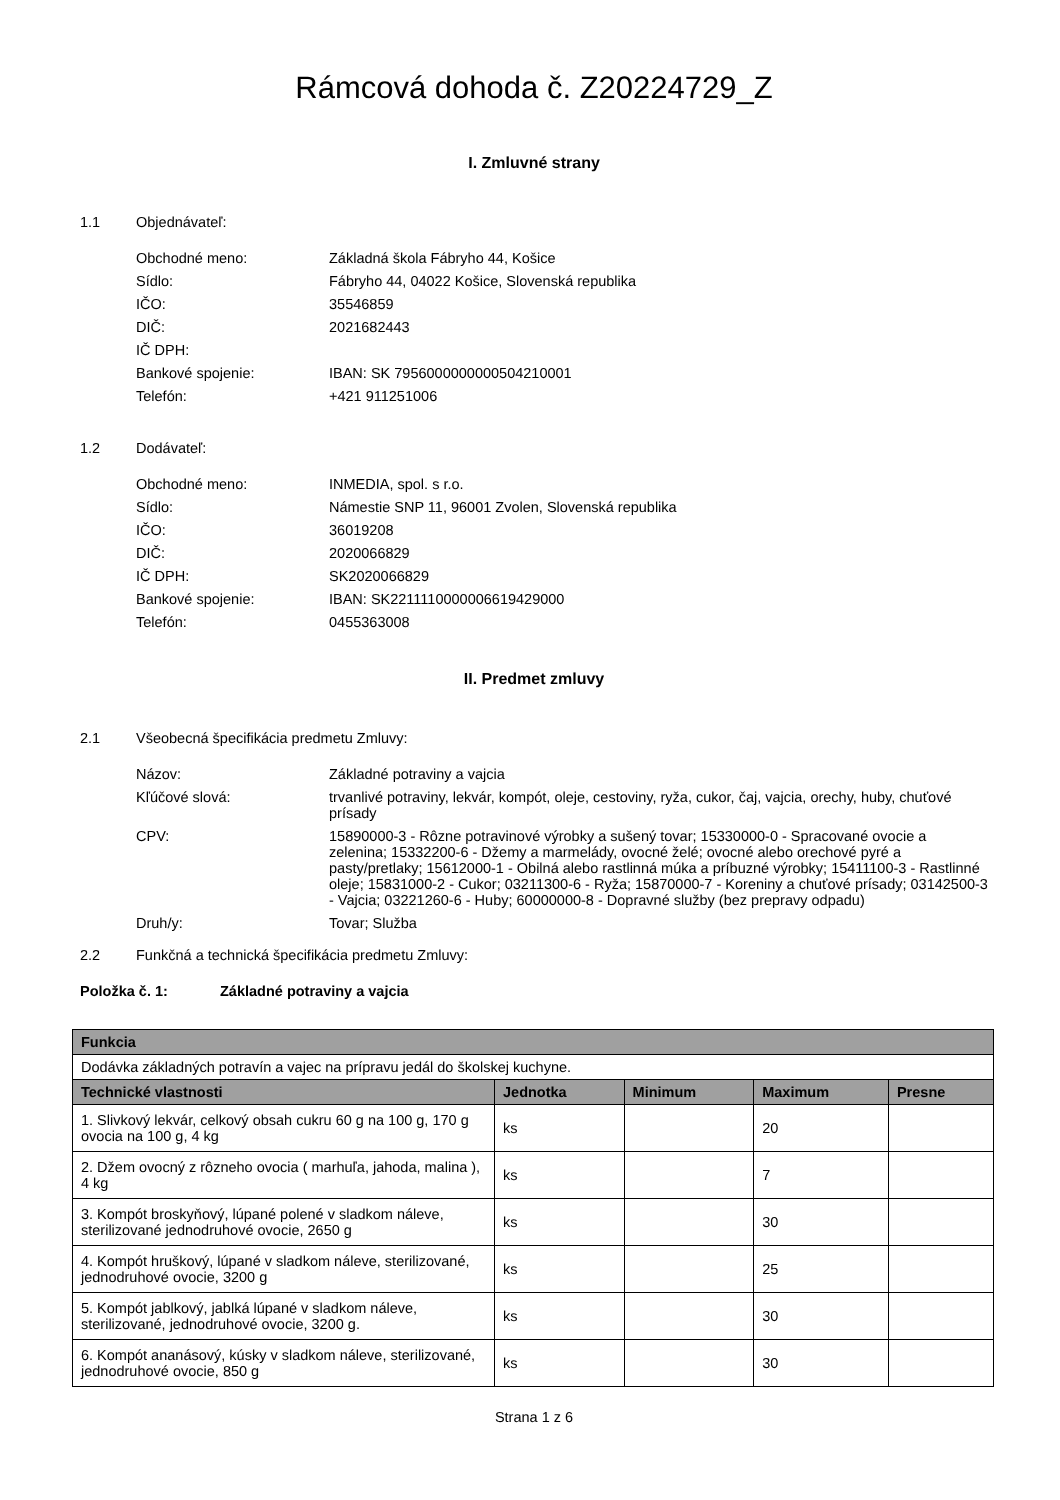Rámcová dohoda č. Z20224729_Z
I. Zmluvné strany
1.1 Objednávateľ:
Obchodné meno: Základná škola Fábryho 44, Košice
Sídlo: Fábryho 44, 04022 Košice, Slovenská republika
IČO: 35546859
DIČ: 2021682443
IČ DPH:
Bankové spojenie: IBAN: SK 7956000000000504210001
Telefón: +421 911251006
1.2 Dodávateľ:
Obchodné meno: INMEDIA, spol. s r.o.
Sídlo: Námestie SNP 11, 96001 Zvolen, Slovenská republika
IČO: 36019208
DIČ: 2020066829
IČ DPH: SK2020066829
Bankové spojenie: IBAN: SK2211110000006619429000
Telefón: 0455363008
II. Predmet zmluvy
2.1 Všeobecná špecifikácia predmetu Zmluvy:
Názov: Základné potraviny a vajcia
Kľúčové slová: trvanlivé potraviny, lekvár, kompót, oleje, cestoviny, ryža, cukor, čaj, vajcia, orechy, huby, chuťové prísady
CPV: 15890000-3 - Rôzne potravinové výrobky a sušený tovar; 15330000-0 - Spracované ovocie a zelenina; 15332200-6 - Džemy a marmelády, ovocné želé; ovocné alebo orechové pyré a pasty/pretlaky; 15612000-1 - Obilná alebo rastlinná múka a príbuzné výrobky; 15411100-3 - Rastlinné oleje; 15831000-2 - Cukor; 03211300-6 - Ryža; 15870000-7 - Koreniny a chuťové prísady; 03142500-3 - Vajcia; 03221260-6 - Huby; 60000000-8 - Dopravné služby (bez prepravy odpadu)
Druh/y: Tovar; Služba
2.2 Funkčná a technická špecifikácia predmetu Zmluvy:
Položka č. 1: Základné potraviny a vajcia
| Funkcia | | | | |
| --- | --- | --- | --- | --- |
| Dodávka základných potravín a vajec na prípravu jedál do školskej kuchyne. | | | | |
| Technické vlastnosti | Jednotka | Minimum | Maximum | Presne |
| 1. Slivkový lekvár, celkový obsah cukru 60 g na 100 g, 170 g ovocia na 100 g, 4 kg | ks | | 20 | |
| 2. Džem ovocný z rôzneho ovocia ( marhuľa, jahoda, malina ), 4 kg | ks | | 7 | |
| 3. Kompót broskyňový, lúpané polené v sladkom náleve, sterilizované jednodruhové ovocie, 2650 g | ks | | 30 | |
| 4. Kompót hruškový, lúpané v sladkom náleve, sterilizované, jednodruhové ovocie, 3200 g | ks | | 25 | |
| 5. Kompót jablkový, jablká lúpané v sladkom náleve, sterilizované, jednodruhové ovocie, 3200 g. | ks | | 30 | |
| 6. Kompót ananásový, kúsky v sladkom náleve, sterilizované, jednodruhové ovocie, 850 g | ks | | 30 | |
Strana 1 z 6